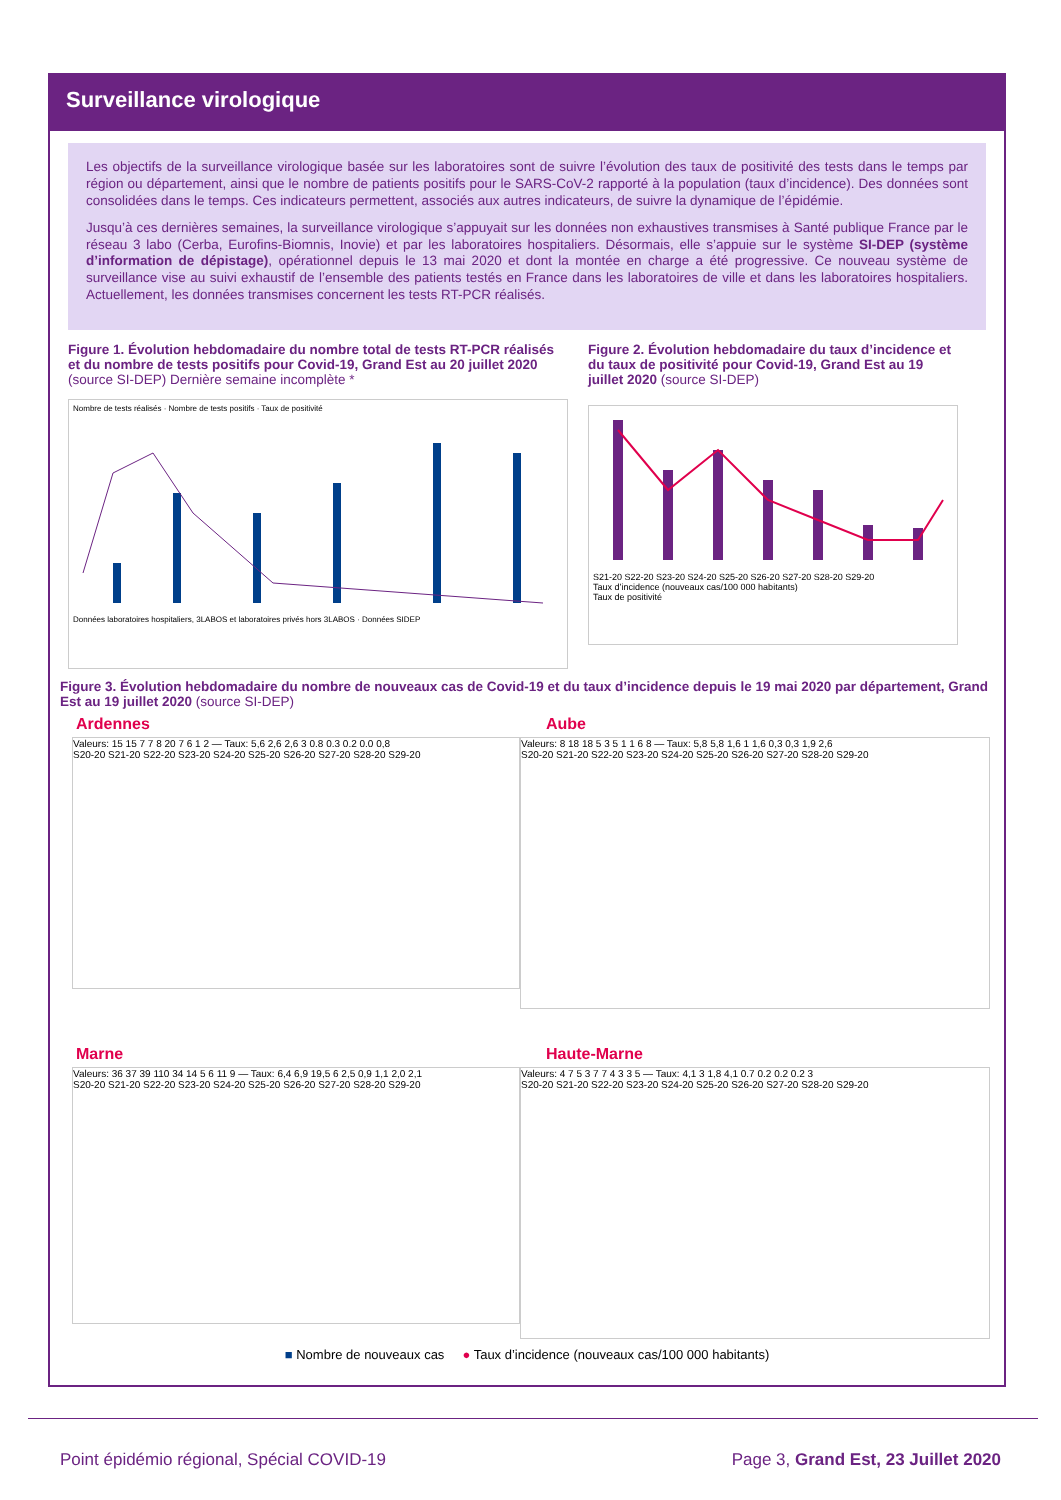Surveillance virologique
Les objectifs de la surveillance virologique basée sur les laboratoires sont de suivre l’évolution des taux de positivité des tests dans le temps par région ou département, ainsi que le nombre de patients positifs pour le SARS-CoV-2 rapporté à la population (taux d’incidence). Des données sont consolidées dans le temps. Ces indicateurs permettent, associés aux autres indicateurs, de suivre la dynamique de l’épidémie.
Jusqu’à ces dernières semaines, la surveillance virologique s’appuyait sur les données non exhaustives transmises à Santé publique France par le réseau 3 labo (Cerba, Eurofins-Biomnis, Inovie) et par les laboratoires hospitaliers. Désormais, elle s’appuie sur le système SI-DEP (système d’information de dépistage), opérationnel depuis le 13 mai 2020 et dont la montée en charge a été progressive. Ce nouveau système de surveillance vise au suivi exhaustif de l’ensemble des patients testés en France dans les laboratoires de ville et dans les laboratoires hospitaliers. Actuellement, les données transmises concernent les tests RT-PCR réalisés.
Figure 1. Évolution hebdomadaire du nombre total de tests RT-PCR réalisés et du nombre de tests positifs pour Covid-19, Grand Est au 20 juillet 2020 (source SI-DEP) Dernière semaine incomplète *
Nombre de tests réalisés · Nombre de tests positifs · Taux de positivité
Données laboratoires hospitaliers, 3LABOS et laboratoires privés hors 3LABOS · Données SIDEP
Figure 2. Évolution hebdomadaire du taux d’incidence et du taux de positivité pour Covid-19, Grand Est au 19 juillet 2020 (source SI-DEP)
S21-20 S22-20 S23-20 S24-20 S25-20 S26-20 S27-20 S28-20 S29-20
Taux d’incidence (nouveaux cas/100 000 habitants)
Taux de positivité
Figure 3. Évolution hebdomadaire du nombre de nouveaux cas de Covid-19 et du taux d’incidence depuis le 19 mai 2020 par département, Grand Est au 19 juillet 2020 (source SI-DEP)
Ardennes
Valeurs: 15 15 7 7 8 20 7 6 1 2 — Taux: 5,6 2,6 2,6 3 0.8 0.3 0.2 0.0 0,8
S20-20 S21-20 S22-20 S23-20 S24-20 S25-20 S26-20 S27-20 S28-20 S29-20
Aube
Valeurs: 8 18 18 5 3 5 1 1 6 8 — Taux: 5,8 5,8 1,6 1 1,6 0,3 0,3 1,9 2,6
S20-20 S21-20 S22-20 S23-20 S24-20 S25-20 S26-20 S27-20 S28-20 S29-20
Marne
Valeurs: 36 37 39 110 34 14 5 6 11 9 — Taux: 6,4 6,9 19,5 6 2,5 0,9 1,1 2,0 2,1
S20-20 S21-20 S22-20 S23-20 S24-20 S25-20 S26-20 S27-20 S28-20 S29-20
Haute-Marne
Valeurs: 4 7 5 3 7 7 4 3 3 5 — Taux: 4,1 3 1,8 4,1 0.7 0.2 0.2 0.2 3
S20-20 S21-20 S22-20 S23-20 S24-20 S25-20 S26-20 S27-20 S28-20 S29-20
■ Nombre de nouveaux cas ● Taux d’incidence (nouveaux cas/100 000 habitants)
Point épidémio régional, Spécial COVID-19 Page 3, Grand Est, 23 Juillet 2020